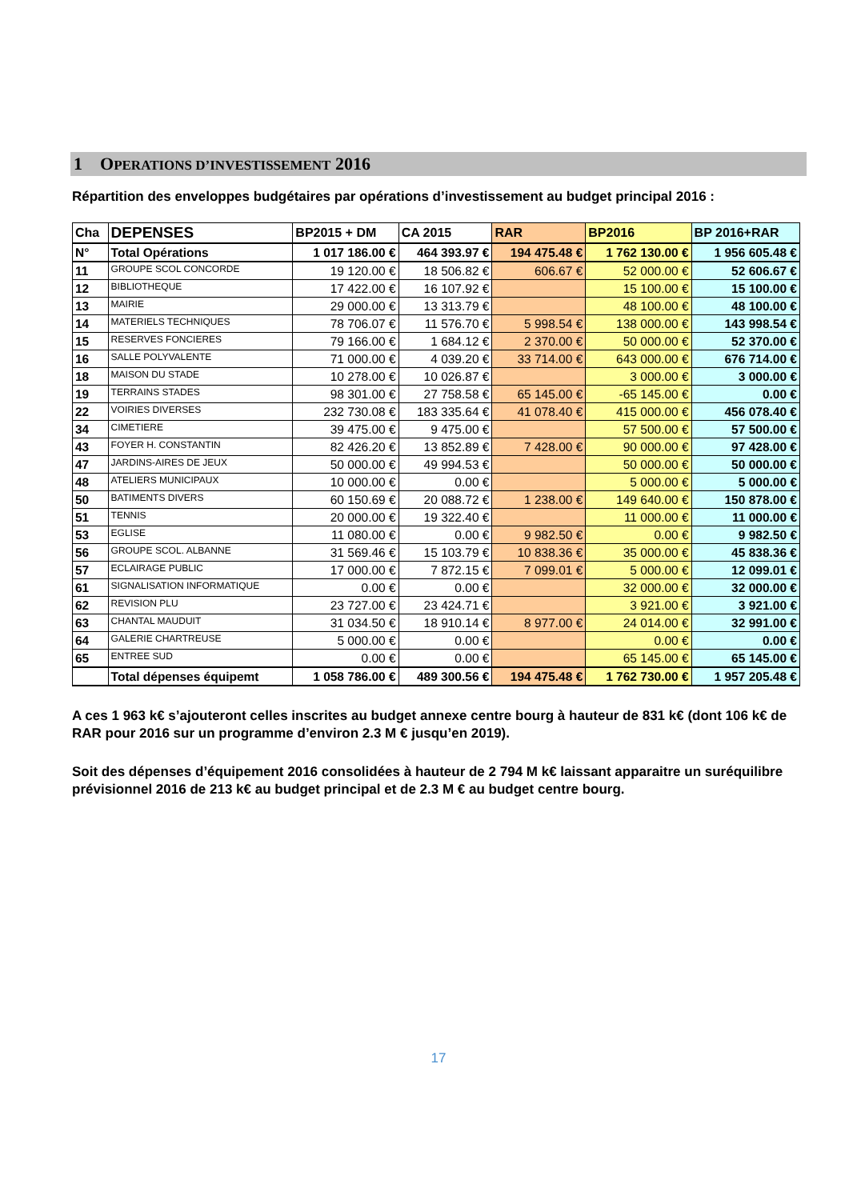1 OPERATIONS D’INVESTISSEMENT 2016
Répartition des enveloppes budgétaires par opérations d’investissement au budget principal 2016 :
| Cha | DEPENSES | BP2015 + DM | CA 2015 | RAR | BP2016 | BP 2016+RAR |
| --- | --- | --- | --- | --- | --- | --- |
| N° | Total Opérations | 1 017 186.00 € | 464 393.97 € | 194 475.48 € | 1 762 130.00 € | 1 956 605.48 € |
| 11 | GROUPE SCOL CONCORDE | 19 120.00 € | 18 506.82 € | 606.67 € | 52 000.00 € | 52 606.67 € |
| 12 | BIBLIOTHEQUE | 17 422.00 € | 16 107.92 € | | 15 100.00 € | 15 100.00 € |
| 13 | MAIRIE | 29 000.00 € | 13 313.79 € | | 48 100.00 € | 48 100.00 € |
| 14 | MATERIELS TECHNIQUES | 78 706.07 € | 11 576.70 € | 5 998.54 € | 138 000.00 € | 143 998.54 € |
| 15 | RESERVES FONCIERES | 79 166.00 € | 1 684.12 € | 2 370.00 € | 50 000.00 € | 52 370.00 € |
| 16 | SALLE POLYVALENTE | 71 000.00 € | 4 039.20 € | 33 714.00 € | 643 000.00 € | 676 714.00 € |
| 18 | MAISON DU STADE | 10 278.00 € | 10 026.87 € | | 3 000.00 € | 3 000.00 € |
| 19 | TERRAINS STADES | 98 301.00 € | 27 758.58 € | 65 145.00 € | -65 145.00 € | 0.00 € |
| 22 | VOIRIES DIVERSES | 232 730.08 € | 183 335.64 € | 41 078.40 € | 415 000.00 € | 456 078.40 € |
| 34 | CIMETIERE | 39 475.00 € | 9 475.00 € | | 57 500.00 € | 57 500.00 € |
| 43 | FOYER H. CONSTANTIN | 82 426.20 € | 13 852.89 € | 7 428.00 € | 90 000.00 € | 97 428.00 € |
| 47 | JARDINS-AIRES DE JEUX | 50 000.00 € | 49 994.53 € | | 50 000.00 € | 50 000.00 € |
| 48 | ATELIERS MUNICIPAUX | 10 000.00 € | 0.00 € | | 5 000.00 € | 5 000.00 € |
| 50 | BATIMENTS DIVERS | 60 150.69 € | 20 088.72 € | 1 238.00 € | 149 640.00 € | 150 878.00 € |
| 51 | TENNIS | 20 000.00 € | 19 322.40 € | | 11 000.00 € | 11 000.00 € |
| 53 | EGLISE | 11 080.00 € | 0.00 € | 9 982.50 € | 0.00 € | 9 982.50 € |
| 56 | GROUPE SCOL. ALBANNE | 31 569.46 € | 15 103.79 € | 10 838.36 € | 35 000.00 € | 45 838.36 € |
| 57 | ECLAIRAGE PUBLIC | 17 000.00 € | 7 872.15 € | 7 099.01 € | 5 000.00 € | 12 099.01 € |
| 61 | SIGNALISATION INFORMATIQUE | 0.00 € | 0.00 € | | 32 000.00 € | 32 000.00 € |
| 62 | REVISION PLU | 23 727.00 € | 23 424.71 € | | 3 921.00 € | 3 921.00 € |
| 63 | CHANTAL MAUDUIT | 31 034.50 € | 18 910.14 € | 8 977.00 € | 24 014.00 € | 32 991.00 € |
| 64 | GALERIE CHARTREUSE | 5 000.00 € | 0.00 € | | 0.00 € | 0.00 € |
| 65 | ENTREE SUD | 0.00 € | 0.00 € | | 65 145.00 € | 65 145.00 € |
| | Total dépenses équipemt | 1 058 786.00 € | 489 300.56 € | 194 475.48 € | 1 762 730.00 € | 1 957 205.48 € |
A ces 1 963 k€ s’ajouteront celles inscrites au budget annexe centre bourg à hauteur de 831 k€ (dont 106 k€ de RAR pour 2016 sur un programme d’environ 2.3 M € jusqu’en 2019).
Soit des dépenses d’équipement 2016 consolidées à hauteur de 2 794 M k€ laissant apparaitre un suréquilibre prévisionnel 2016 de 213 k€ au budget principal et de 2.3 M € au budget centre bourg.
17